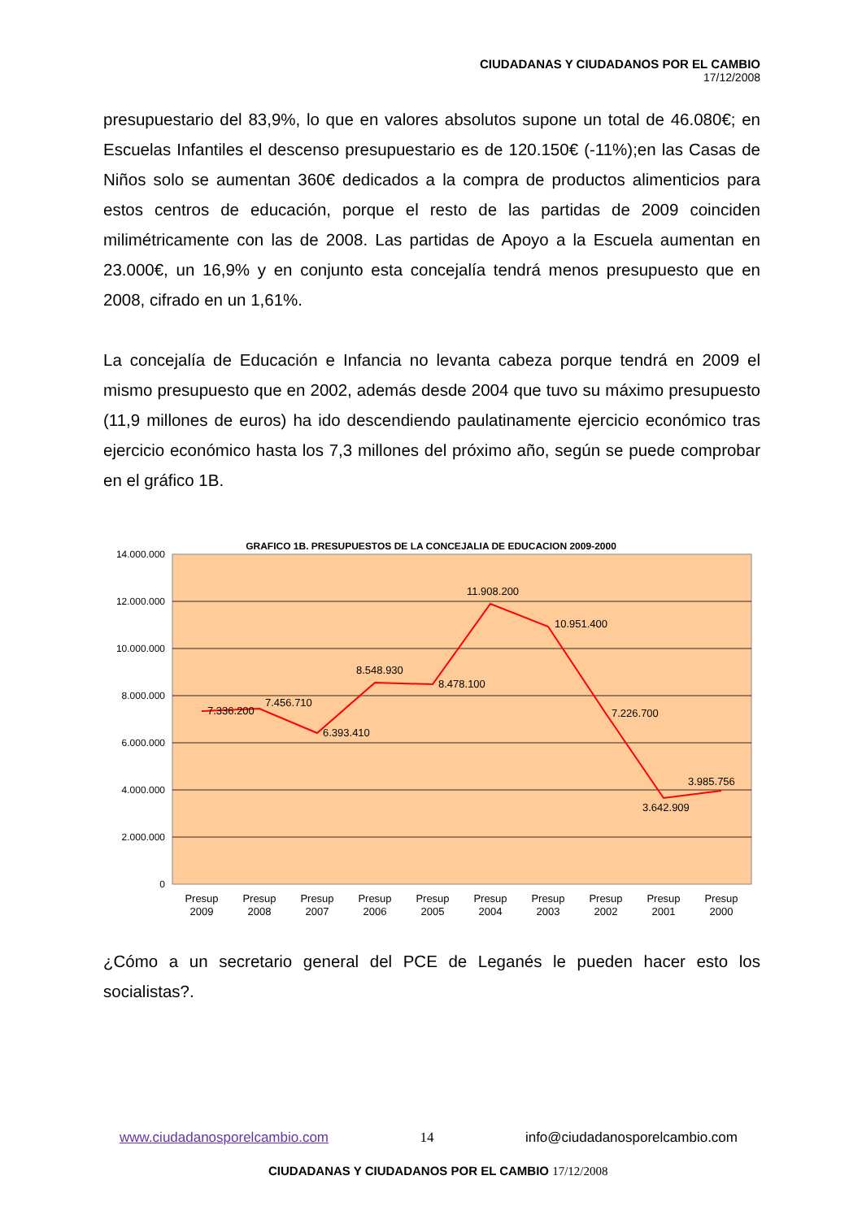CIUDADANAS Y CIUDADANOS POR EL CAMBIO
17/12/2008
presupuestario del 83,9%, lo que en valores absolutos supone un total de 46.080€; en Escuelas Infantiles el descenso presupuestario es de 120.150€ (-11%);en las Casas de Niños solo se aumentan 360€ dedicados a la compra de productos alimenticios para estos centros de educación, porque el resto de las partidas de 2009 coinciden milimétricamente con las de 2008. Las partidas de Apoyo a la Escuela aumentan en 23.000€, un 16,9% y en conjunto esta concejalía tendrá menos presupuesto que en 2008, cifrado en un 1,61%.
La concejalía de Educación e Infancia no levanta cabeza porque tendrá en 2009 el mismo presupuesto que en 2002, además desde 2004 que tuvo su máximo presupuesto (11,9 millones de euros) ha ido descendiendo paulatinamente ejercicio económico tras ejercicio económico hasta los 7,3 millones del próximo año, según se puede comprobar en el gráfico 1B.
¿Cómo a un secretario general del PCE de Leganés le pueden hacer esto los socialistas?.
GRAFICO 1B. PRESUPUESTOS DE LA CONCEJALIA DE EDUCACION 2009-2000
14.000.000
12.000.000
10.000.000
8.000.000
6.000.000
4.000.000
2.000.000
0
7.336.200
7.456.710
6.393.410
8.548.930
8.478.100
11.908.200
10.951.400
7.226.700
3.642.909
3.985.756
Presup
2009
Presup
2008
Presup
2007
Presup
2006
Presup
2005
Presup
2004
Presup
2003
Presup
2002
Presup
2001
Presup
2000
www.ciudadanosporelcambio.com 14 info@ciudadanosporelcambio.com
CIUDADANAS Y CIUDADANOS POR EL CAMBIO 17/12/2008